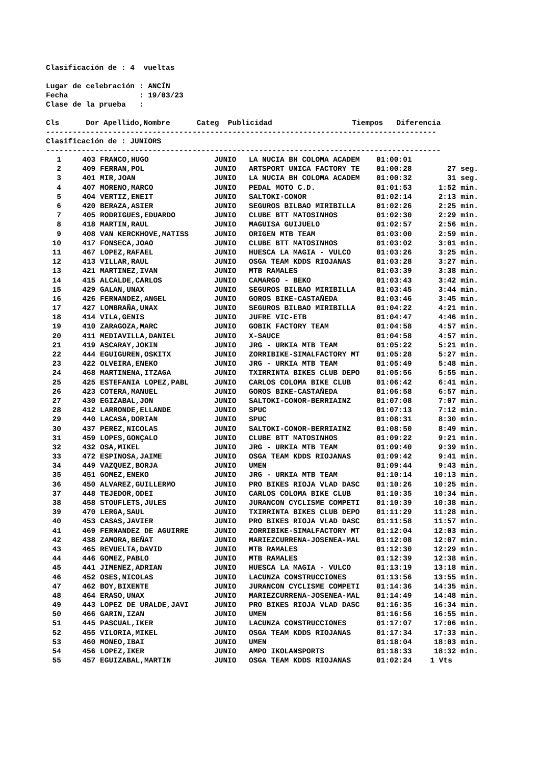Clasificación de : 4 vueltas
Lugar de celebración : ANCÍN
Fecha : 19/03/23
Clase de la prueba :
Cls Dor Apellido,Nombre Categ Publicidad Tiempos Diferencia
----------------------------------------------------------------------------------------
Clasificación de : JUNIORS
-----------------------------------------------------------------------------------------
| 1 | 403 | FRANCO,HUGO | JUNIO | LA NUCIA BH COLOMA ACADEM | 01:00:01 | |
| 2 | 409 | FERRAN,POL | JUNIO | ARTSPORT UNICA FACTORY TE | 01:00:28 | 27 seg. |
| 3 | 401 | MIR,JOAN | JUNIO | LA NUCIA BH COLOMA ACADEM | 01:00:32 | 31 seg. |
| 4 | 407 | MORENO,MARCO | JUNIO | PEDAL MOTO C.D. | 01:01:53 | 1:52 min. |
| 5 | 404 | VERTIZ,ENEIT | JUNIO | SALTOKI-CONOR | 01:02:14 | 2:13 min. |
| 6 | 420 | BERAZA,ASIER | JUNIO | SEGUROS BILBAO MIRIBILLA | 01:02:26 | 2:25 min. |
| 7 | 405 | RODRIGUES,EDUARDO | JUNIO | CLUBE BTT MATOSINHOS | 01:02:30 | 2:29 min. |
| 8 | 418 | MARTIN,RAUL | JUNIO | MAGUISA GUIJUELO | 01:02:57 | 2:56 min. |
| 9 | 408 | VAN KERCKHOVE,MATISS | JUNIO | ORIGEN MTB TEAM | 01:03:00 | 2:59 min. |
| 10 | 417 | FONSECA,JOAO | JUNIO | CLUBE BTT MATOSINHOS | 01:03:02 | 3:01 min. |
| 11 | 467 | LOPEZ,RAFAEL | JUNIO | HUESCA LA MAGIA - VULCO | 01:03:26 | 3:25 min. |
| 12 | 413 | VILLAR,RAUL | JUNIO | OSGA TEAM KDDS RIOJANAS | 01:03:28 | 3:27 min. |
| 13 | 421 | MARTINEZ,IVAN | JUNIO | MTB RAMALES | 01:03:39 | 3:38 min. |
| 14 | 415 | ALCALDE,CARLOS | JUNIO | CAMARGO - BEKO | 01:03:43 | 3:42 min. |
| 15 | 429 | GALAN,UNAX | JUNIO | SEGUROS BILBAO MIRIBILLA | 01:03:45 | 3:44 min. |
| 16 | 426 | FERNANDEZ,ANGEL | JUNIO | GOROS BIKE-CASTAÑEDA | 01:03:46 | 3:45 min. |
| 17 | 427 | LOMBRAÑA,UNAX | JUNIO | SEGUROS BILBAO MIRIBILLA | 01:04:22 | 4:21 min. |
| 18 | 414 | VILA,GENIS | JUNIO | JUFRE VIC-ETB | 01:04:47 | 4:46 min. |
| 19 | 410 | ZARAGOZA,MARC | JUNIO | GOBIK FACTORY TEAM | 01:04:58 | 4:57 min. |
| 20 | 411 | MEDIAVILLA,DANIEL | JUNIO | X-SAUCE | 01:04:58 | 4:57 min. |
| 21 | 419 | ASCARAY,JOKIN | JUNIO | JRG - URKIA MTB TEAM | 01:05:22 | 5:21 min. |
| 22 | 444 | EGUIGUREN,OSKITX | JUNIO | ZORRIBIKE-SIMALFACTORY MT | 01:05:28 | 5:27 min. |
| 23 | 422 | OLVEIRA,ENEKO | JUNIO | JRG - URKIA MTB TEAM | 01:05:49 | 5:48 min. |
| 24 | 468 | MARTINENA,ITZAGA | JUNIO | TXIRRINTA BIKES CLUB DEPO | 01:05:56 | 5:55 min. |
| 25 | 425 | ESTEFANIA LOPEZ,PABL | JUNIO | CARLOS COLOMA BIKE CLUB | 01:06:42 | 6:41 min. |
| 26 | 423 | COTERA,MANUEL | JUNIO | GOROS BIKE-CASTAÑEDA | 01:06:58 | 6:57 min. |
| 27 | 430 | EGIZABAL,JON | JUNIO | SALTOKI-CONOR-BERRIAINZ | 01:07:08 | 7:07 min. |
| 28 | 412 | LARRONDE,ELLANDE | JUNIO | SPUC | 01:07:13 | 7:12 min. |
| 29 | 440 | LACASA,DORIAN | JUNIO | SPUC | 01:08:31 | 8:30 min. |
| 30 | 437 | PEREZ,NICOLAS | JUNIO | SALTOKI-CONOR-BERRIAINZ | 01:08:50 | 8:49 min. |
| 31 | 459 | LOPES,GONÇALO | JUNIO | CLUBE BTT MATOSINHOS | 01:09:22 | 9:21 min. |
| 32 | 432 | OSA,MIKEL | JUNIO | JRG - URKIA MTB TEAM | 01:09:40 | 9:39 min. |
| 33 | 472 | ESPINOSA,JAIME | JUNIO | OSGA TEAM KDDS RIOJANAS | 01:09:42 | 9:41 min. |
| 34 | 449 | VAZQUEZ,BORJA | JUNIO | UMEN | 01:09:44 | 9:43 min. |
| 35 | 451 | GOMEZ,ENEKO | JUNIO | JRG - URKIA MTB TEAM | 01:10:14 | 10:13 min. |
| 36 | 450 | ALVAREZ,GUILLERMO | JUNIO | PRO BIKES RIOJA VLAD DASC | 01:10:26 | 10:25 min. |
| 37 | 448 | TEJEDOR,ODEI | JUNIO | CARLOS COLOMA BIKE CLUB | 01:10:35 | 10:34 min. |
| 38 | 458 | STOUFLETS,JULES | JUNIO | JURANCON CYCLISME COMPETI | 01:10:39 | 10:38 min. |
| 39 | 470 | LERGA,SAUL | JUNIO | TXIRRINTA BIKES CLUB DEPO | 01:11:29 | 11:28 min. |
| 40 | 453 | CASAS,JAVIER | JUNIO | PRO BIKES RIOJA VLAD DASC | 01:11:58 | 11:57 min. |
| 41 | 469 | FERNANDEZ DE AGUIRRE | JUNIO | ZORRIBIKE-SIMALFACTORY MT | 01:12:04 | 12:03 min. |
| 42 | 438 | ZAMORA,BEÑAT | JUNIO | MARIEZCURRENA-JOSENEA-MAL | 01:12:08 | 12:07 min. |
| 43 | 465 | REVUELTA,DAVID | JUNIO | MTB RAMALES | 01:12:30 | 12:29 min. |
| 44 | 446 | GOMEZ,PABLO | JUNIO | MTB RAMALES | 01:12:39 | 12:38 min. |
| 45 | 441 | JIMENEZ,ADRIAN | JUNIO | HUESCA LA MAGIA - VULCO | 01:13:19 | 13:18 min. |
| 46 | 452 | OSES,NICOLAS | JUNIO | LACUNZA CONSTRUCCIONES | 01:13:56 | 13:55 min. |
| 47 | 462 | BOY,BIXENTE | JUNIO | JURANCON CYCLISME COMPETI | 01:14:36 | 14:35 min. |
| 48 | 464 | ERASO,UNAX | JUNIO | MARIEZCURRENA-JOSENEA-MAL | 01:14:49 | 14:48 min. |
| 49 | 443 | LOPEZ DE URALDE,JAVI | JUNIO | PRO BIKES RIOJA VLAD DASC | 01:16:35 | 16:34 min. |
| 50 | 466 | GARIN,IZAN | JUNIO | UMEN | 01:16:56 | 16:55 min. |
| 51 | 445 | PASCUAL,IKER | JUNIO | LACUNZA CONSTRUCCIONES | 01:17:07 | 17:06 min. |
| 52 | 455 | VILORIA,MIKEL | JUNIO | OSGA TEAM KDDS RIOJANAS | 01:17:34 | 17:33 min. |
| 53 | 460 | MONEO,IBAI | JUNIO | UMEN | 01:18:04 | 18:03 min. |
| 54 | 456 | LOPEZ,IKER | JUNIO | AMPO IKOLANSPORTS | 01:18:33 | 18:32 min. |
| 55 | 457 | EGUIZABAL,MARTIN | JUNIO | OSGA TEAM KDDS RIOJANAS | 01:02:24 | 1 Vts |